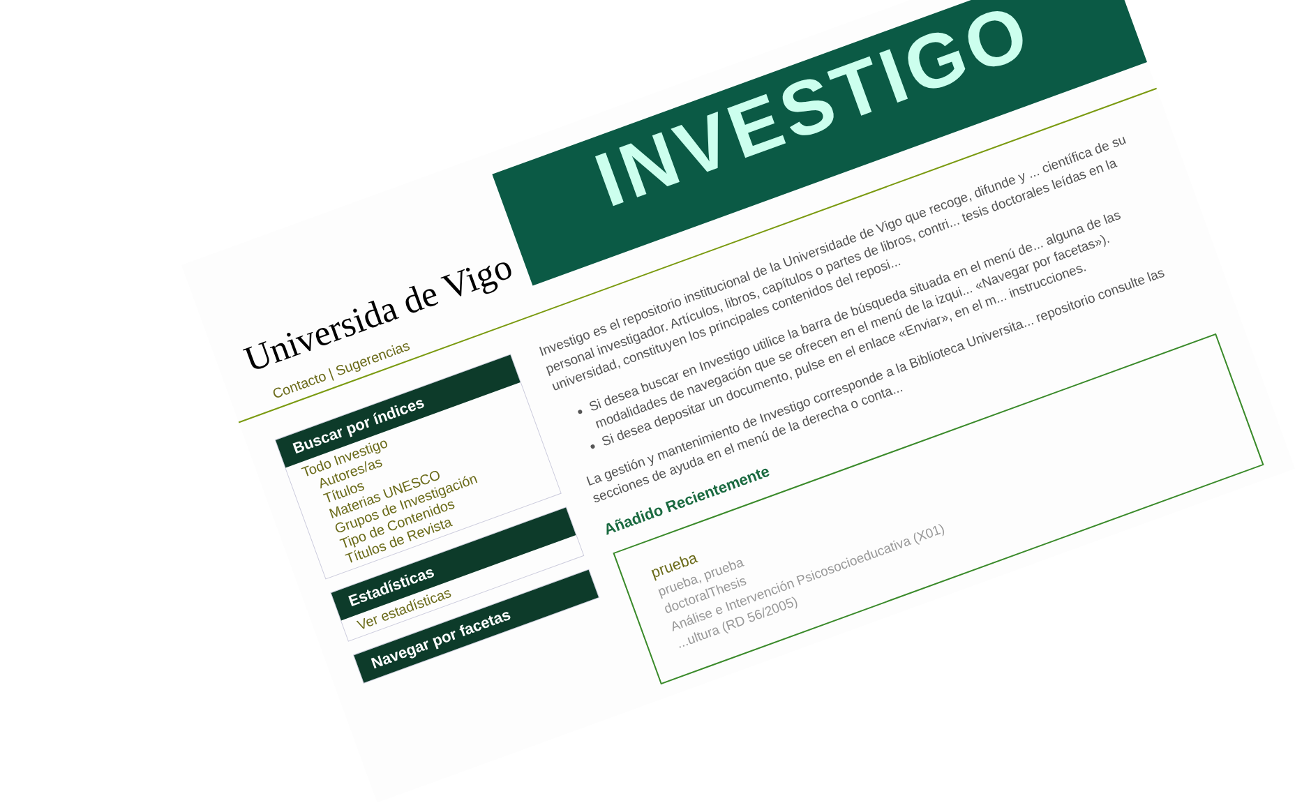Universida de Vigo
INVESTIGO
Contacto | Sugerencias
Buscar por índices
Todo Investigo
Autores/as
Títulos
Materias UNESCO
Grupos de Investigación
Tipo de Contenidos
Títulos de Revista
Estadísticas
Ver estadísticas
Navegar por facetas
Investigo es el repositorio institucional de la Universidade de Vigo que recoge, difunde y ... científica de su personal investigador. Artículos, libros, capítulos o partes de libros, contri... tesis doctorales leídas en la universidad, constituyen los principales contenidos del reposi...
Si desea buscar en Investigo utilice la barra de búsqueda situada en el menú de... alguna de las modalidades de navegación que se ofrecen en el menú de la izqui... «Navegar por facetas»).
Si desea depositar un documento, pulse en el enlace «Enviar», en el m... instrucciones.
La gestión y mantenimiento de Investigo corresponde a la Biblioteca Universita... repositorio consulte las secciones de ayuda en el menú de la derecha o conta...
Añadido Recientemente
prueba
prueba, prueba
doctoralThesis
Análise e Intervención Psicosocioeducativa (X01)
...ultura (RD 56/2005)